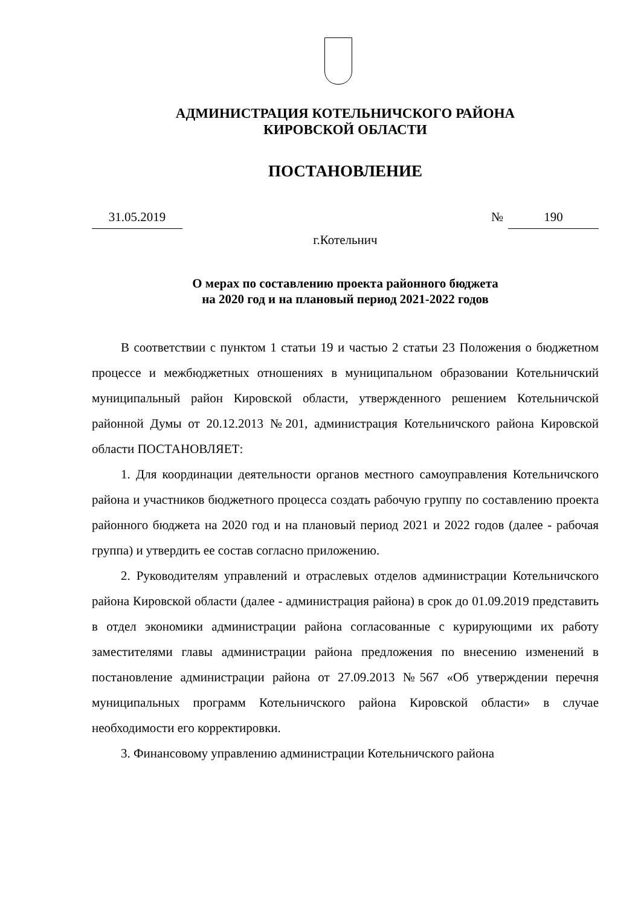АДМИНИСТРАЦИЯ КОТЕЛЬНИЧСКОГО РАЙОНА
КИРОВСКОЙ ОБЛАСТИ
ПОСТАНОВЛЕНИЕ
31.05.2019 № 190
г.Котельнич
О мерах по составлению проекта районного бюджета
на 2020 год и на плановый период 2021-2022 годов
В соответствии с пунктом 1 статьи 19 и частью 2 статьи 23 Положения о бюджетном процессе и межбюджетных отношениях в муниципальном образовании Котельничский муниципальный район Кировской области, утвержденного решением Котельничской районной Думы от 20.12.2013 №201, администрация Котельничского района Кировской области ПОСТАНОВЛЯЕТ:
1. Для координации деятельности органов местного самоуправления Котельничского района и участников бюджетного процесса создать рабочую группу по составлению проекта районного бюджета на 2020 год и на плановый период 2021 и 2022 годов (далее - рабочая группа) и утвердить ее состав согласно приложению.
2. Руководителям управлений и отраслевых отделов администрации Котельничского района Кировской области (далее - администрация района) в срок до 01.09.2019 представить в отдел экономики администрации района согласованные с курирующими их работу заместителями главы администрации района предложения по внесению изменений в постановление администрации района от 27.09.2013 №567 «Об утверждении перечня муниципальных программ Котельничского района Кировской области» в случае необходимости его корректировки.
3. Финансовому управлению администрации Котельничского района